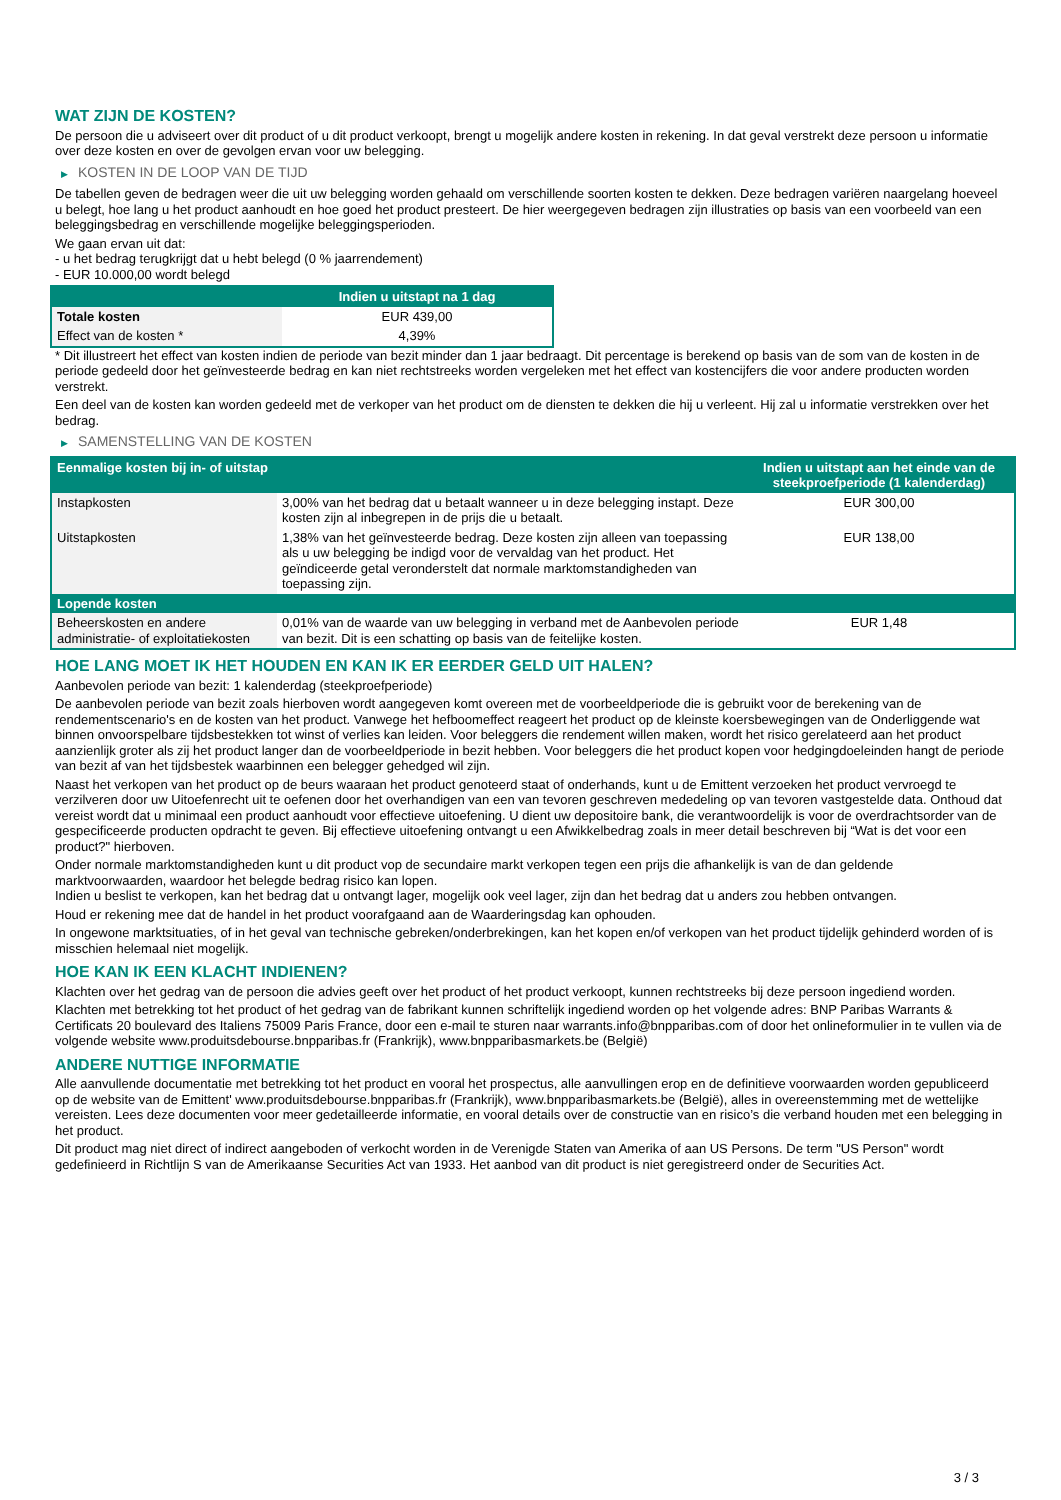WAT ZIJN DE KOSTEN?
De persoon die u adviseert over dit product of u dit product verkoopt, brengt u mogelijk andere kosten in rekening. In dat geval verstrekt deze persoon u informatie over deze kosten en over de gevolgen ervan voor uw belegging.
▶ KOSTEN IN DE LOOP VAN DE TIJD
De tabellen geven de bedragen weer die uit uw belegging worden gehaald om verschillende soorten kosten te dekken. Deze bedragen variëren naargelang hoeveel u belegt, hoe lang u het product aanhoudt en hoe goed het product presteert. De hier weergegeven bedragen zijn illustraties op basis van een voorbeeld van een beleggingsbedrag en verschillende mogelijke beleggingsperioden.
We gaan ervan uit dat:
- u het bedrag terugkrijgt dat u hebt belegd (0 % jaarrendement)
- EUR 10.000,00 wordt belegd
| | Indien u uitstapt na 1 dag |
| --- | --- |
| Totale kosten | EUR 439,00 |
| Effect van de kosten * | 4,39% |
* Dit illustreert het effect van kosten indien de periode van bezit minder dan 1 jaar bedraagt. Dit percentage is berekend op basis van de som van de kosten in de periode gedeeld door het geïnvesteerde bedrag en kan niet rechtstreeks worden vergeleken met het effect van kostencijfers die voor andere producten worden verstrekt.
Een deel van de kosten kan worden gedeeld met de verkoper van het product om de diensten te dekken die hij u verleent. Hij zal u informatie verstrekken over het bedrag.
▶ SAMENSTELLING VAN DE KOSTEN
| Eenmalige kosten bij in- of uitstap | | Indien u uitstapt aan het einde van de steekproefperiode (1 kalenderdag) |
| --- | --- | --- |
| Instapkosten | 3,00% van het bedrag dat u betaalt wanneer u in deze belegging instapt. Deze kosten zijn al inbegrepen in de prijs die u betaalt. | EUR 300,00 |
| Uitstapkosten | 1,38% van het geïnvesteerde bedrag. Deze kosten zijn alleen van toepassing als u uw belegging be indigd voor de vervaldag van het product. Het geïndiceerde getal veronderstelt dat normale marktomstandigheden van toepassing zijn. | EUR 138,00 |
| Lopende kosten | | |
| Beheerskosten en andere administratie- of exploitatiekosten | 0,01% van de waarde van uw belegging in verband met de Aanbevolen periode van bezit. Dit is een schatting op basis van de feitelijke kosten. | EUR 1,48 |
HOE LANG MOET IK HET HOUDEN EN KAN IK ER EERDER GELD UIT HALEN?
Aanbevolen periode van bezit: 1 kalenderdag (steekproefperiode)
De aanbevolen periode van bezit zoals hierboven wordt aangegeven komt overeen met de voorbeeldperiode die is gebruikt voor de berekening van de rendementscenario's en de kosten van het product. Vanwege het hefboomeffect reageert het product op de kleinste koersbewegingen van de Onderliggende wat binnen onvoorspelbare tijdsbestekken tot winst of verlies kan leiden. Voor beleggers die rendement willen maken, wordt het risico gerelateerd aan het product aanzienlijk groter als zij het product langer dan de voorbeeldperiode in bezit hebben. Voor beleggers die het product kopen voor hedgingdoeleinden hangt de periode van bezit af van het tijdsbestek waarbinnen een belegger gehedged wil zijn.
Naast het verkopen van het product op de beurs waaraan het product genoteerd staat of onderhands, kunt u de Emittent verzoeken het product vervroegd te verzilveren door uw Uitoefenrecht uit te oefenen door het overhandigen van een van tevoren geschreven mededeling op van tevoren vastgestelde data. Onthoud dat vereist wordt dat u minimaal een product aanhoudt voor effectieve uitoefening. U dient uw depositoire bank, die verantwoordelijk is voor de overdrachtsorder van de gespecificeerde producten opdracht te geven. Bij effectieve uitoefening ontvangt u een Afwikkelbedrag zoals in meer detail beschreven bij “Wat is det voor een product?" hierboven.
Onder normale marktomstandigheden kunt u dit product vop de secundaire markt verkopen tegen een prijs die afhankelijk is van de dan geldende marktvoorwaarden, waardoor het belegde bedrag risico kan lopen.
Indien u beslist te verkopen, kan het bedrag dat u ontvangt lager, mogelijk ook veel lager, zijn dan het bedrag dat u anders zou hebben ontvangen.
Houd er rekening mee dat de handel in het product voorafgaand aan de Waarderingsdag kan ophouden.
In ongewone marktsituaties, of in het geval van technische gebreken/onderbrekingen, kan het kopen en/of verkopen van het product tijdelijk gehinderd worden of is misschien helemaal niet mogelijk.
HOE KAN IK EEN KLACHT INDIENEN?
Klachten over het gedrag van de persoon die advies geeft over het product of het product verkoopt, kunnen rechtstreeks bij deze persoon ingediend worden.
Klachten met betrekking tot het product of het gedrag van de fabrikant kunnen schriftelijk ingediend worden op het volgende adres: BNP Paribas Warrants & Certificats 20 boulevard des Italiens 75009 Paris France, door een e-mail te sturen naar warrants.info@bnpparibas.com of door het onlineformulier in te vullen via de volgende website www.produitsdebourse.bnpparibas.fr (Frankrijk), www.bnpparibasmarkets.be (België)
ANDERE NUTTIGE INFORMATIE
Alle aanvullende documentatie met betrekking tot het product en vooral het prospectus, alle aanvullingen erop en de definitieve voorwaarden worden gepubliceerd op de website van de Emittent' www.produitsdebourse.bnpparibas.fr (Frankrijk), www.bnpparibasmarkets.be (België), alles in overeenstemming met de wettelijke vereisten. Lees deze documenten voor meer gedetailleerde informatie, en vooral details over de constructie van en risico’s die verband houden met een belegging in het product.
Dit product mag niet direct of indirect aangeboden of verkocht worden in de Verenigde Staten van Amerika of aan US Persons. De term "US Person" wordt gedefinieerd in Richtlijn S van de Amerikaanse Securities Act van 1933. Het aanbod van dit product is niet geregistreerd onder de Securities Act.
3 / 3